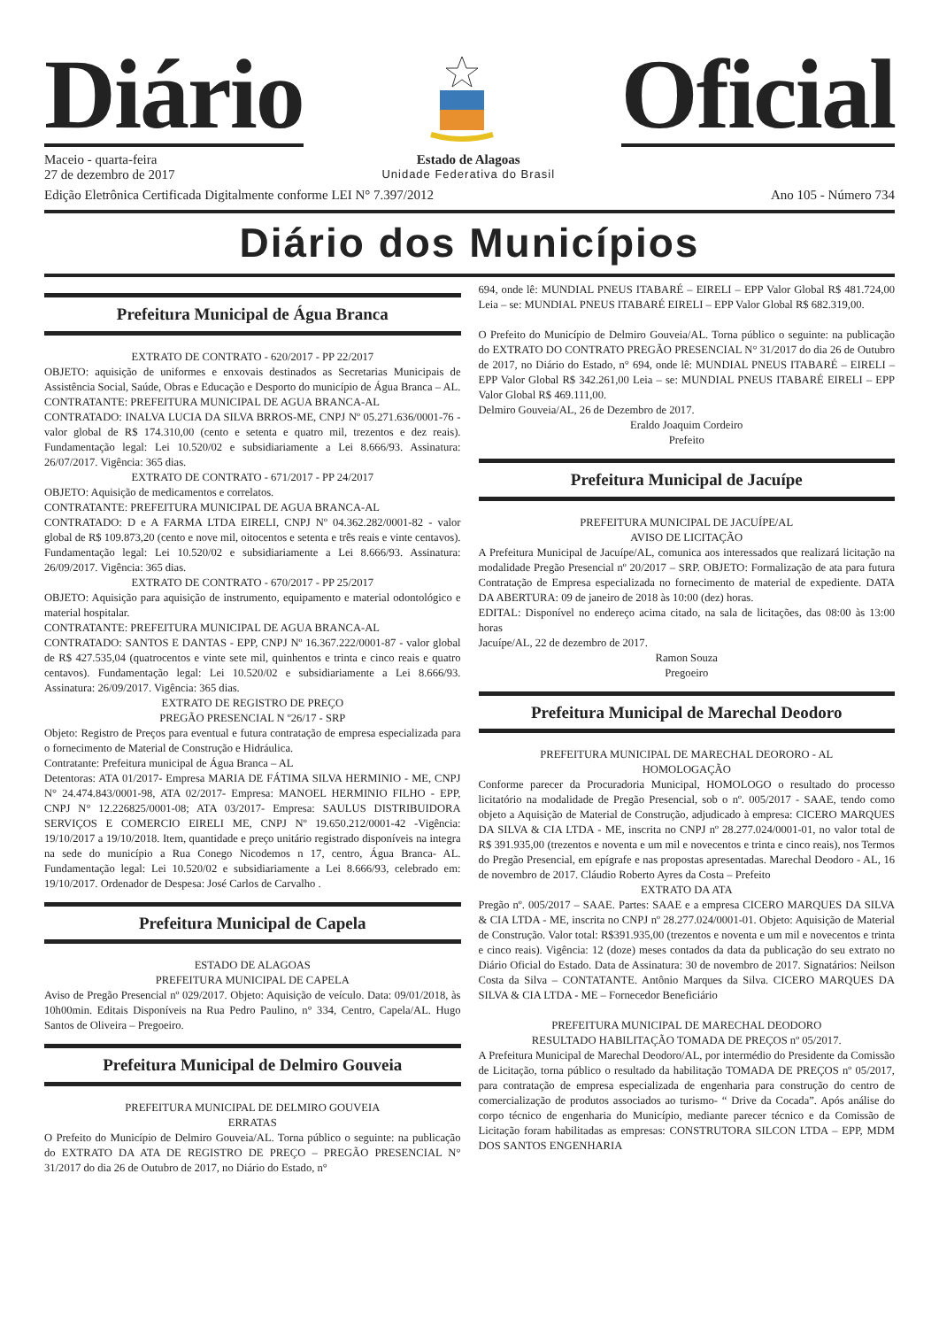Diário
Oficial
Maceio - quarta-feira
27 de dezembro de 2017
Estado de Alagoas
Unidade Federativa do Brasil
Edição Eletrônica Certificada Digitalmente conforme LEI N° 7.397/2012 Ano 105 - Número 734
Diário dos Municípios
Prefeitura Municipal de Água Branca
EXTRATO DE CONTRATO - 620/2017 - PP 22/2017
OBJETO: aquisição de uniformes e enxovais destinados as Secretarias Municipais de Assistência Social, Saúde, Obras e Educação e Desporto do município de Água Branca – AL.
CONTRATANTE: PREFEITURA MUNICIPAL DE AGUA BRANCA-AL
CONTRATADO: INALVA LUCIA DA SILVA BRROS-ME, CNPJ Nº 05.271.636/0001-76 - valor global de R$ 174.310,00 (cento e setenta e quatro mil, trezentos e dez reais). Fundamentação legal: Lei 10.520/02 e subsidiariamente a Lei 8.666/93. Assinatura: 26/07/2017. Vigência: 365 dias.
EXTRATO DE CONTRATO - 671/2017 - PP 24/2017
OBJETO: Aquisição de medicamentos e correlatos.
CONTRATANTE: PREFEITURA MUNICIPAL DE AGUA BRANCA-AL
CONTRATADO: D e A FARMA LTDA EIRELI, CNPJ Nº 04.362.282/0001-82 - valor global de R$ 109.873,20 (cento e nove mil, oitocentos e setenta e três reais e vinte centavos). Fundamentação legal: Lei 10.520/02 e subsidiariamente a Lei 8.666/93. Assinatura: 26/09/2017. Vigência: 365 dias.
EXTRATO DE CONTRATO - 670/2017 - PP 25/2017
OBJETO: Aquisição para aquisição de instrumento, equipamento e material odontológico e material hospitalar.
CONTRATANTE: PREFEITURA MUNICIPAL DE AGUA BRANCA-AL
CONTRATADO: SANTOS E DANTAS - EPP, CNPJ Nº 16.367.222/0001-87 - valor global de R$ 427.535,04 (quatrocentos e vinte sete mil, quinhentos e trinta e cinco reais e quatro centavos). Fundamentação legal: Lei 10.520/02 e subsidiariamente a Lei 8.666/93. Assinatura: 26/09/2017. Vigência: 365 dias.
EXTRATO DE REGISTRO DE PREÇO
PREGÃO PRESENCIAL N º26/17 - SRP
Objeto: Registro de Preços para eventual e futura contratação de empresa especializada para o fornecimento de Material de Construção e Hidráulica.
Contratante: Prefeitura municipal de Água Branca – AL
Detentoras: ATA 01/2017- Empresa MARIA DE FÁTIMA SILVA HERMINIO - ME, CNPJ N° 24.474.843/0001-98, ATA 02/2017- Empresa: MANOEL HERMINIO FILHO - EPP, CNPJ N° 12.226825/0001-08; ATA 03/2017- Empresa: SAULUS DISTRIBUIDORA SERVIÇOS E COMERCIO EIRELI ME, CNPJ Nº 19.650.212/0001-42 -Vigência: 19/10/2017 a 19/10/2018. Item, quantidade e preço unitário registrado disponíveis na integra na sede do município a Rua Conego Nicodemos n 17, centro, Água Branca- AL. Fundamentação legal: Lei 10.520/02 e subsidiariamente a Lei 8.666/93, celebrado em: 19/10/2017. Ordenador de Despesa: José Carlos de Carvalho .
Prefeitura Municipal de Capela
ESTADO DE ALAGOAS
PREFEITURA MUNICIPAL DE CAPELA
Aviso de Pregão Presencial nº 029/2017. Objeto: Aquisição de veículo. Data: 09/01/2018, às 10h00min. Editais Disponíveis na Rua Pedro Paulino, n° 334, Centro, Capela/AL. Hugo Santos de Oliveira – Pregoeiro.
Prefeitura Municipal de Delmiro Gouveia
PREFEITURA MUNICIPAL DE DELMIRO GOUVEIA
ERRATAS
O Prefeito do Município de Delmiro Gouveia/AL. Torna público o seguinte: na publicação do EXTRATO DA ATA DE REGISTRO DE PREÇO – PREGÃO PRESENCIAL N° 31/2017 do dia 26 de Outubro de 2017, no Diário do Estado, n°
694, onde lê: MUNDIAL PNEUS ITABARÉ – EIRELI – EPP Valor Global R$ 481.724,00 Leia – se: MUNDIAL PNEUS ITABARÉ EIRELI – EPP Valor Global R$ 682.319,00.
O Prefeito do Município de Delmiro Gouveia/AL. Torna público o seguinte: na publicação do EXTRATO DO CONTRATO PREGÃO PRESENCIAL N° 31/2017 do dia 26 de Outubro de 2017, no Diário do Estado, n° 694, onde lê: MUNDIAL PNEUS ITABARÉ – EIRELI – EPP Valor Global R$ 342.261,00 Leia – se: MUNDIAL PNEUS ITABARÉ EIRELI – EPP Valor Global R$ 469.111,00.
Delmiro Gouveia/AL, 26 de Dezembro de 2017.
Eraldo Joaquim Cordeiro
Prefeito
Prefeitura Municipal de Jacuípe
PREFEITURA MUNICIPAL DE JACUÍPE/AL
AVISO DE LICITAÇÃO
A Prefeitura Municipal de Jacuípe/AL, comunica aos interessados que realizará licitação na modalidade Pregão Presencial nº 20/2017 – SRP. OBJETO: Formalização de ata para futura Contratação de Empresa especializada no fornecimento de material de expediente. DATA DA ABERTURA: 09 de janeiro de 2018 às 10:00 (dez) horas.
EDITAL: Disponível no endereço acima citado, na sala de licitações, das 08:00 às 13:00 horas
Jacuípe/AL, 22 de dezembro de 2017.
Ramon Souza
Pregoeiro
Prefeitura Municipal de Marechal Deodoro
PREFEITURA MUNICIPAL DE MARECHAL DEORORO - AL
HOMOLOGAÇÃO
Conforme parecer da Procuradoria Municipal, HOMOLOGO o resultado do processo licitatório na modalidade de Pregão Presencial, sob o nº. 005/2017 - SAAE, tendo como objeto a Aquisição de Material de Construção, adjudicado à empresa: CICERO MARQUES DA SILVA & CIA LTDA - ME, inscrita no CNPJ nº 28.277.024/0001-01, no valor total de R$ 391.935,00 (trezentos e noventa e um mil e novecentos e trinta e cinco reais), nos Termos do Pregão Presencial, em epígrafe e nas propostas apresentadas. Marechal Deodoro - AL, 16 de novembro de 2017. Cláudio Roberto Ayres da Costa – Prefeito
EXTRATO DA ATA
Pregão nº. 005/2017 – SAAE. Partes: SAAE e a empresa CICERO MARQUES DA SILVA & CIA LTDA - ME, inscrita no CNPJ nº 28.277.024/0001-01. Objeto: Aquisição de Material de Construção. Valor total: R$391.935,00 (trezentos e noventa e um mil e novecentos e trinta e cinco reais). Vigência: 12 (doze) meses contados da data da publicação do seu extrato no Diário Oficial do Estado. Data de Assinatura: 30 de novembro de 2017. Signatários: Neilson Costa da Silva – CONTATANTE. Antônio Marques da Silva. CICERO MARQUES DA SILVA & CIA LTDA - ME – Fornecedor Beneficiário
PREFEITURA MUNICIPAL DE MARECHAL DEODORO
RESULTADO HABILITAÇÃO TOMADA DE PREÇOS nº 05/2017.
A Prefeitura Municipal de Marechal Deodoro/AL, por intermédio do Presidente da Comissão de Licitação, torna público o resultado da habilitação TOMADA DE PREÇOS nº 05/2017, para contratação de empresa especializada de engenharia para construção do centro de comercialização de produtos associados ao turismo- “ Drive da Cocada”. Após análise do corpo técnico de engenharia do Município, mediante parecer técnico e da Comissão de Licitação foram habilitadas as empresas: CONSTRUTORA SILCON LTDA – EPP, MDM DOS SANTOS ENGENHARIA